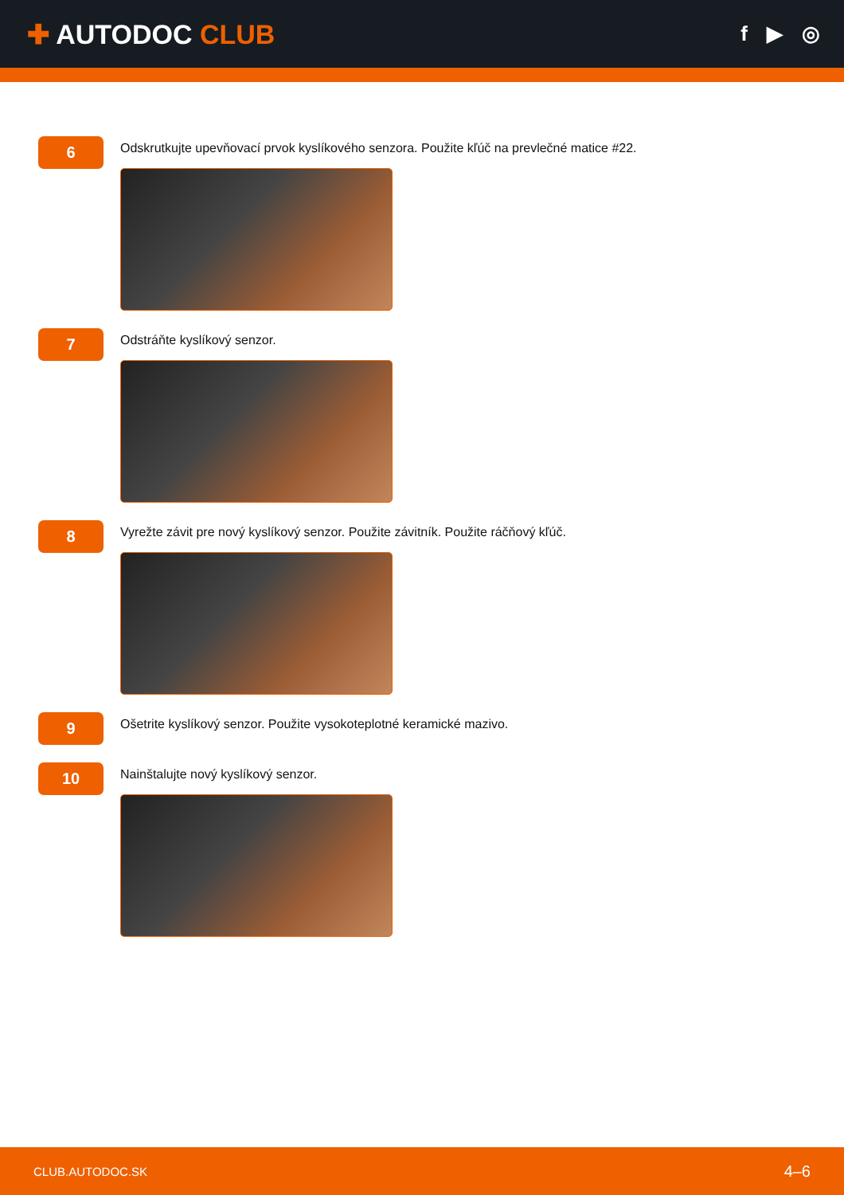✚ AUTODOC CLUB
f ▶ ◎
6
Odskrutkujte upevňovací prvok kyslíkového senzora. Použite kľúč na prevlečné matice #22.
7
Odstráňte kyslíkový senzor.
8
Vyrežte závit pre nový kyslíkový senzor. Použite závitník. Použite ráčňový kľúč.
9
Ošetrite kyslíkový senzor. Použite vysokoteplotné keramické mazivo.
10
Nainštalujte nový kyslíkový senzor.
CLUB.AUTODOC.SK 4–6